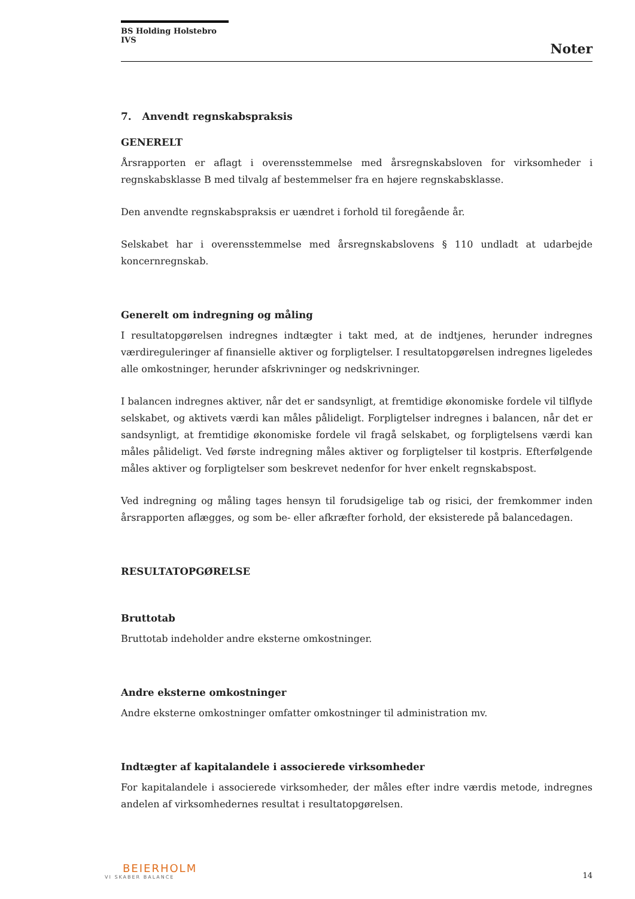BS Holding Holstebro IVS
Noter
7. Anvendt regnskabspraksis
GENERELT
Årsrapporten er aflagt i overensstemmelse med årsregnskabsloven for virksomheder i regnskabsklasse B med tilvalg af bestemmelser fra en højere regnskabsklasse.
Den anvendte regnskabspraksis er uændret i forhold til foregående år.
Selskabet har i overensstemmelse med årsregnskabslovens § 110 undladt at udarbejde koncernregnskab.
Generelt om indregning og måling
I resultatopgørelsen indregnes indtægter i takt med, at de indtjenes, herunder indregnes værdireguleringer af finansielle aktiver og forpligtelser. I resultatopgørelsen indregnes ligeledes alle omkostninger, herunder afskrivninger og nedskrivninger.
I balancen indregnes aktiver, når det er sandsynligt, at fremtidige økonomiske fordele vil tilflyde selskabet, og aktivets værdi kan måles pålideligt. Forpligtelser indregnes i balancen, når det er sandsynligt, at fremtidige økonomiske fordele vil fragå selskabet, og forpligtelsens værdi kan måles pålideligt. Ved første indregning måles aktiver og forpligtelser til kostpris. Efterfølgende måles aktiver og forpligtelser som beskrevet nedenfor for hver enkelt regnskabspost.
Ved indregning og måling tages hensyn til forudsigelige tab og risici, der fremkommer inden årsrapporten aflægges, og som be- eller afkræfter forhold, der eksisterede på balancedagen.
RESULTATOPGØRELSE
Bruttotab
Bruttotab indeholder andre eksterne omkostninger.
Andre eksterne omkostninger
Andre eksterne omkostninger omfatter omkostninger til administration mv.
Indtægter af kapitalandele i associerede virksomheder
For kapitalandele i associerede virksomheder, der måles efter indre værdis metode, indregnes andelen af virksomhedernes resultat i resultatopgørelsen.
BEIERHOLM
VI SKABER BALANCE
14